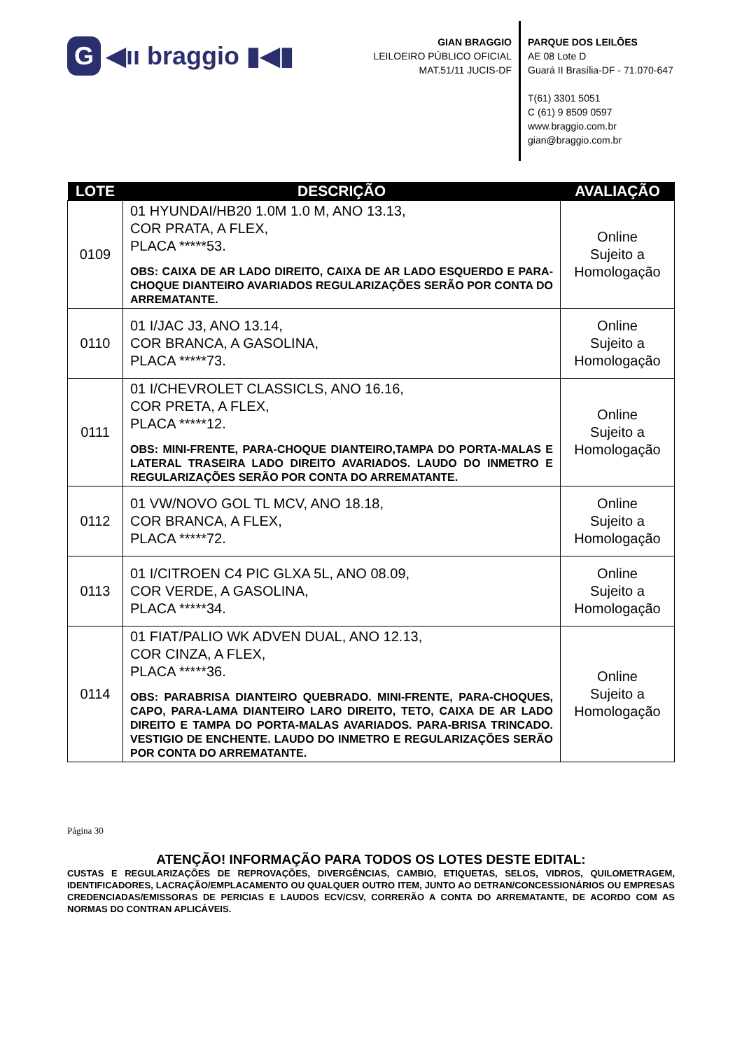G ◀ıı braggio ▮◀▮
GIAN BRAGGIO
LEILOEIRO PÚBLICO OFICIAL
MAT.51/11 JUCIS-DF
PARQUE DOS LEILÕES
AE 08 Lote D
Guará II Brasília-DF - 71.070-647
T(61) 3301 5051
C (61) 9 8509 0597
www.braggio.com.br
gian@braggio.com.br
| LOTE | DESCRIÇÃO | AVALIAÇÃO |
| --- | --- | --- |
| 0109 | 01 HYUNDAI/HB20 1.0M 1.0 M, ANO 13.13, COR PRATA, A FLEX, PLACA *****53. OBS: CAIXA DE AR LADO DIREITO, CAIXA DE AR LADO ESQUERDO E PARA-CHOQUE DIANTEIRO AVARIADOS REGULARIZAÇÕES SERÃO POR CONTA DO ARREMATANTE. | Online Sujeito a Homologação |
| 0110 | 01 I/JAC J3, ANO 13.14, COR BRANCA, A GASOLINA, PLACA *****73. | Online Sujeito a Homologação |
| 0111 | 01 I/CHEVROLET CLASSICLS, ANO 16.16, COR PRETA, A FLEX, PLACA *****12. OBS: MINI-FRENTE, PARA-CHOQUE DIANTEIRO,TAMPA DO PORTA-MALAS E LATERAL TRASEIRA LADO DIREITO AVARIADOS. LAUDO DO INMETRO E REGULARIZAÇÕES SERÃO POR CONTA DO ARREMATANTE. | Online Sujeito a Homologação |
| 0112 | 01 VW/NOVO GOL TL MCV, ANO 18.18, COR BRANCA, A FLEX, PLACA *****72. | Online Sujeito a Homologação |
| 0113 | 01 I/CITROEN C4 PIC GLXA 5L, ANO 08.09, COR VERDE, A GASOLINA, PLACA *****34. | Online Sujeito a Homologação |
| 0114 | 01 FIAT/PALIO WK ADVEN DUAL, ANO 12.13, COR CINZA, A FLEX, PLACA *****36. OBS: PARABRISA DIANTEIRO QUEBRADO. MINI-FRENTE, PARA-CHOQUES, CAPO, PARA-LAMA DIANTEIRO LARO DIREITO, TETO, CAIXA DE AR LADO DIREITO E TAMPA DO PORTA-MALAS AVARIADOS. PARA-BRISA TRINCADO. VESTIGIO DE ENCHENTE. LAUDO DO INMETRO E REGULARIZAÇÕES SERÃO POR CONTA DO ARREMATANTE. | Online Sujeito a Homologação |
Página 30
ATENÇÃO! INFORMAÇÃO PARA TODOS OS LOTES DESTE EDITAL:
CUSTAS E REGULARIZAÇÕES DE REPROVAÇÕES, DIVERGÊNCIAS, CAMBIO, ETIQUETAS, SELOS, VIDROS, QUILOMETRAGEM, IDENTIFICADORES, LACRAÇÃO/EMPLACAMENTO OU QUALQUER OUTRO ITEM, JUNTO AO DETRAN/CONCESSIONÁRIOS OU EMPRESAS CREDENCIADAS/EMISSORAS DE PERICIAS E LAUDOS ECV/CSV, CORRERÃO A CONTA DO ARREMATANTE, DE ACORDO COM AS NORMAS DO CONTRAN APLICÁVEIS.